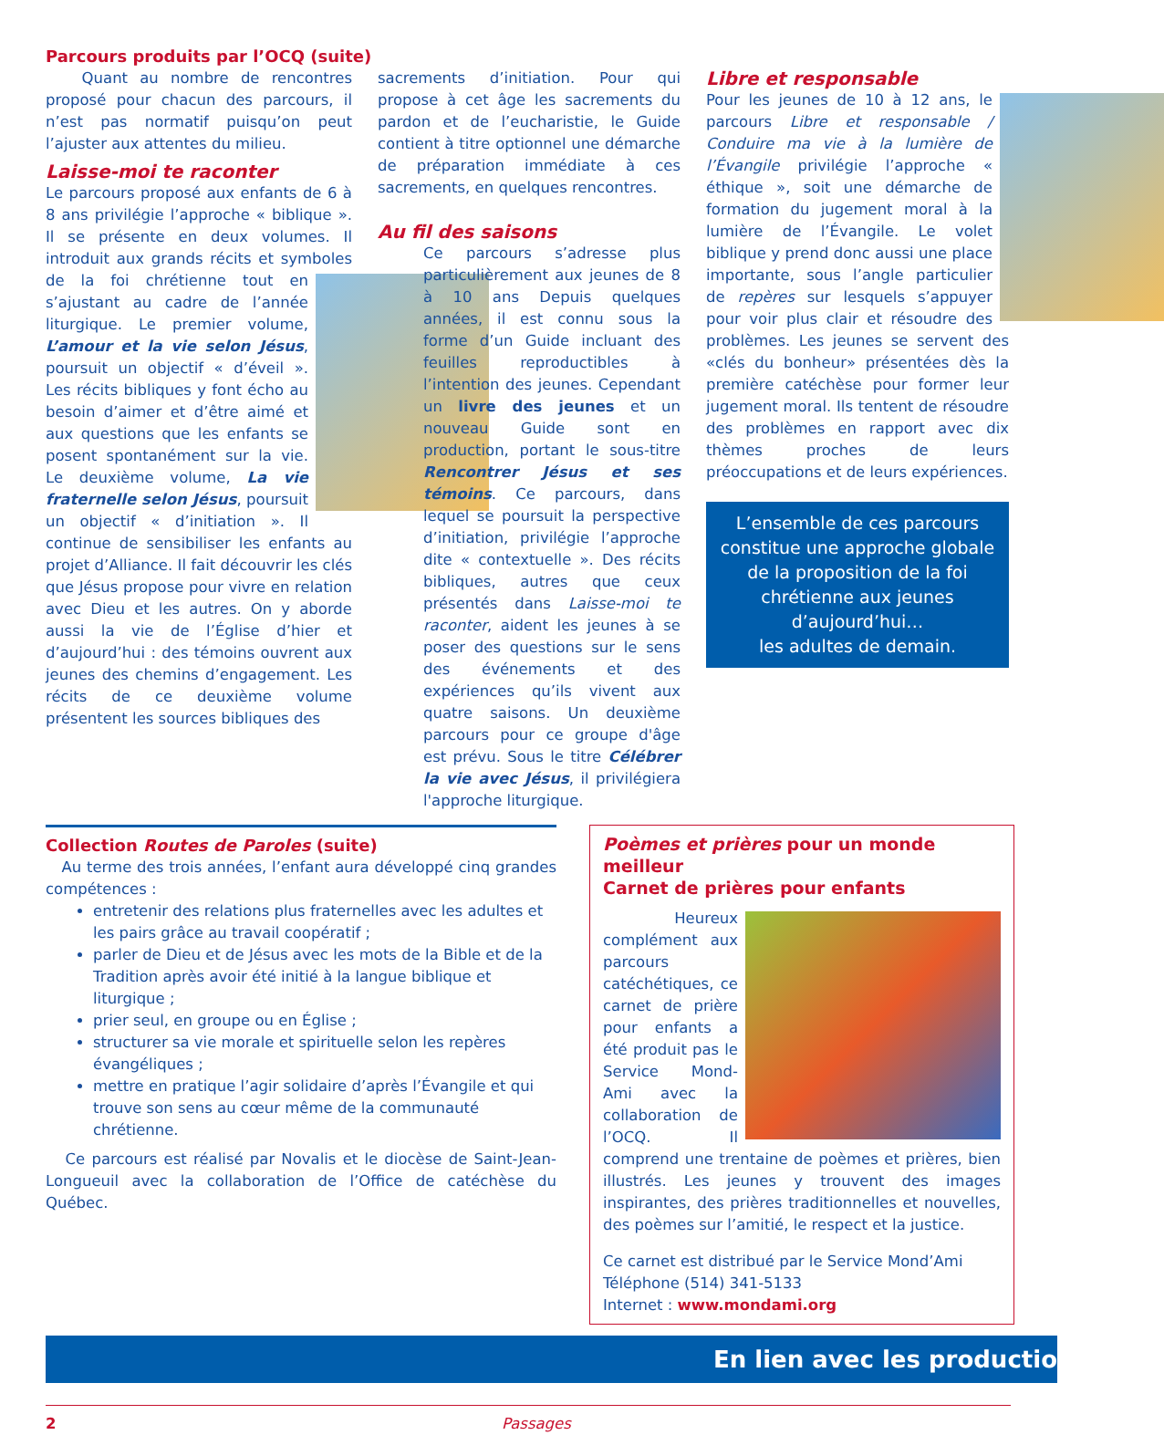Parcours produits par l’OCQ (suite)
Quant au nombre de rencontres proposé pour chacun des parcours, il n’est pas normatif puisqu’on peut l’ajuster aux attentes du milieu.
Laisse-moi te raconter
Le parcours proposé aux enfants de 6 à 8 ans privilégie l’approche « biblique ». Il se présente en deux volumes. Il introduit aux grands récits et symboles de la foi chrétienne tout en s’ajustant au cadre de l’année liturgique. Le premier volume, L’amour et la vie selon Jésus, poursuit un objectif « d’éveil ». Les récits bibliques y font écho au besoin d’aimer et d’être aimé et aux questions que les enfants se posent spontanément sur la vie. Le deuxième volume, La vie fraternelle selon Jésus, poursuit un objectif « d’initiation ». Il continue de sensibiliser les enfants au projet d’Alliance. Il fait découvrir les clés que Jésus propose pour vivre en relation avec Dieu et les autres. On y aborde aussi la vie de l’Église d’hier et d’aujourd’hui : des témoins ouvrent aux jeunes des chemins d’engagement. Les récits de ce deuxième volume présentent les sources bibliques des
sacrements d’initiation. Pour qui propose à cet âge les sacrements du pardon et de l’eucharistie, le Guide contient à titre optionnel une démarche de préparation immédiate à ces sacrements, en quelques rencontres.
Au fil des saisons
Ce parcours s’adresse plus particulièrement aux jeunes de 8 à 10 ans Depuis quelques années, il est connu sous la forme d’un Guide incluant des feuilles reproductibles à l’intention des jeunes. Cependant un livre des jeunes et un nouveau Guide sont en production, portant le sous-titre Rencontrer Jésus et ses témoins. Ce parcours, dans lequel se poursuit la perspective d’initiation, privilégie l’approche dite « contextuelle ». Des récits bibliques, autres que ceux présentés dans Laisse-moi te raconter, aident les jeunes à se poser des questions sur le sens des événements et des expériences qu’ils vivent aux quatre saisons. Un deuxième parcours pour ce groupe d'âge est prévu. Sous le titre Célébrer la vie avec Jésus, il privilégiera l'approche liturgique.
Libre et responsable
Pour les jeunes de 10 à 12 ans, le parcours Libre et responsable / Conduire ma vie à la lumière de l’Évangile privilégie l’approche « éthique », soit une démarche de formation du jugement moral à la lumière de l’Évangile. Le volet biblique y prend donc aussi une place importante, sous l’angle particulier de repères sur lesquels s’appuyer pour voir plus clair et résoudre des problèmes. Les jeunes se servent des «clés du bonheur» présentées dès la première catéchèse pour former leur jugement moral. Ils tentent de résoudre des problèmes en rapport avec dix thèmes proches de leurs préoccupations et de leurs expériences.
L’ensemble de ces parcours constitue une approche globale de la proposition de la foi chrétienne aux jeunes d’aujourd’hui…
les adultes de demain.
Collection Routes de Paroles (suite)
Au terme des trois années, l’enfant aura développé cinq grandes compétences :
entretenir des relations plus fraternelles avec les adultes et les pairs grâce au travail coopératif ;
parler de Dieu et de Jésus avec les mots de la Bible et de la Tradition après avoir été initié à la langue biblique et liturgique ;
prier seul, en groupe ou en Église ;
structurer sa vie morale et spirituelle selon les repères évangéliques ;
mettre en pratique l’agir solidaire d’après l’Évangile et qui trouve son sens au cœur même de la communauté chrétienne.
Ce parcours est réalisé par Novalis et le diocèse de Saint-Jean-Longueuil avec la collaboration de l’Office de catéchèse du Québec.
Poèmes et prières pour un monde meilleur
Carnet de prières pour enfants
Heureux complément aux parcours catéchétiques, ce carnet de prière pour enfants a été produit pas le Service Mond-Ami avec la collaboration de l’OCQ. Il comprend une trentaine de poèmes et prières, bien illustrés. Les jeunes y trouvent des images inspirantes, des prières traditionnelles et nouvelles, des poèmes sur l’amitié, le respect et la justice.
Ce carnet est distribué par le Service Mond’Ami
Téléphone (514) 341-5133
Internet : www.mondami.org
En lien avec les productio
2 Passages